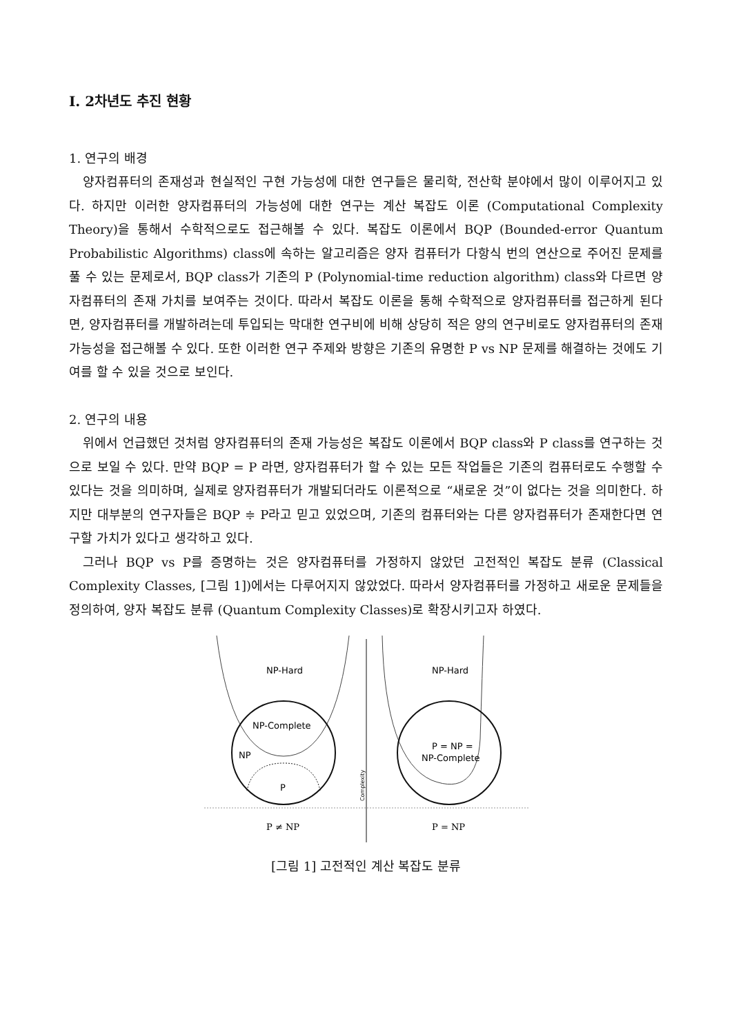Ⅰ. 2차년도 추진 현황
1. 연구의 배경
양자컴퓨터의 존재성과 현실적인 구현 가능성에 대한 연구들은 물리학, 전산학 분야에서 많이 이루어지고 있다. 하지만 이러한 양자컴퓨터의 가능성에 대한 연구는 계산 복잡도 이론 (Computational Complexity Theory)을 통해서 수학적으로도 접근해볼 수 있다. 복잡도 이론에서 BQP (Bounded-error Quantum Probabilistic Algorithms) class에 속하는 알고리즘은 양자 컴퓨터가 다항식 번의 연산으로 주어진 문제를 풀 수 있는 문제로서, BQP class가 기존의 P (Polynomial-time reduction algorithm) class와 다르면 양자컴퓨터의 존재 가치를 보여주는 것이다. 따라서 복잡도 이론을 통해 수학적으로 양자컴퓨터를 접근하게 된다면, 양자컴퓨터를 개발하려는데 투입되는 막대한 연구비에 비해 상당히 적은 양의 연구비로도 양자컴퓨터의 존재 가능성을 접근해볼 수 있다. 또한 이러한 연구 주제와 방향은 기존의 유명한 P vs NP 문제를 해결하는 것에도 기여를 할 수 있을 것으로 보인다.
2. 연구의 내용
위에서 언급했던 것처럼 양자컴퓨터의 존재 가능성은 복잡도 이론에서 BQP class와 P class를 연구하는 것으로 보일 수 있다. 만약 BQP = P 라면, 양자컴퓨터가 할 수 있는 모든 작업들은 기존의 컴퓨터로도 수행할 수 있다는 것을 의미하며, 실제로 양자컴퓨터가 개발되더라도 이론적으로 “새로운 것”이 없다는 것을 의미한다. 하지만 대부분의 연구자들은 BQP ≑ P라고 믿고 있었으며, 기존의 컴퓨터와는 다른 양자컴퓨터가 존재한다면 연구할 가치가 있다고 생각하고 있다.
그러나 BQP vs P를 증명하는 것은 양자컴퓨터를 가정하지 않았던 고전적인 복잡도 분류 (Classical Complexity Classes, [그림 1])에서는 다루어지지 않았었다. 따라서 양자컴퓨터를 가정하고 새로운 문제들을 정의하여, 양자 복잡도 분류 (Quantum Complexity Classes)로 확장시키고자 하였다.
NP-Hard
NP-Complete
NP
P
Complexity
NP-Hard
P = NP =
NP-Complete
P ≠ NP
P = NP
[그림 1] 고전적인 계산 복잡도 분류